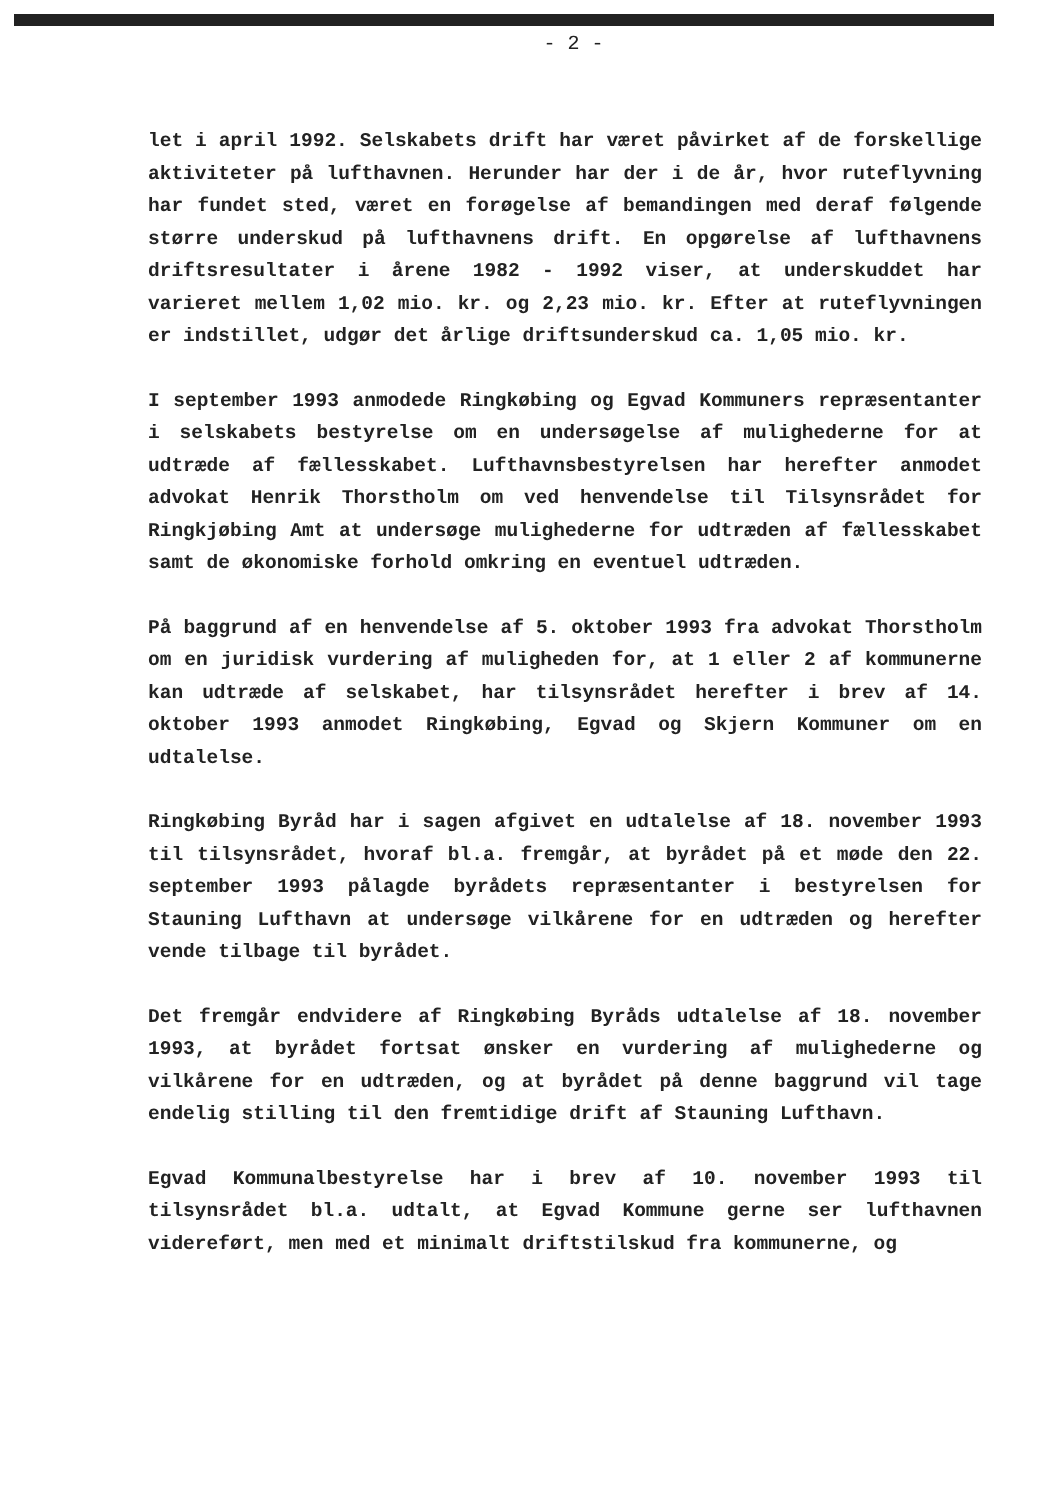- 2 -
let i april 1992. Selskabets drift har været påvirket af de forskellige aktiviteter på lufthavnen. Herunder har der i de år, hvor ruteflyvning har fundet sted, været en forøgelse af bemandingen med deraf følgende større underskud på lufthavnens drift. En opgørelse af lufthavnens driftsresultater i årene 1982 - 1992 viser, at underskuddet har varieret mellem 1,02 mio. kr. og 2,23 mio. kr. Efter at ruteflyvningen er indstillet, udgør det årlige driftsunderskud ca. 1,05 mio. kr.
I september 1993 anmodede Ringkøbing og Egvad Kommuners repræsentanter i selskabets bestyrelse om en undersøgelse af mulighederne for at udtræde af fællesskabet. Lufthavnsbestyrelsen har herefter anmodet advokat Henrik Thorstholm om ved henvendelse til Tilsynsrådet for Ringkjøbing Amt at undersøge mulighederne for udtræden af fællesskabet samt de økonomiske forhold omkring en eventuel udtræden.
På baggrund af en henvendelse af 5. oktober 1993 fra advokat Thorstholm om en juridisk vurdering af muligheden for, at 1 eller 2 af kommunerne kan udtræde af selskabet, har tilsynsrådet herefter i brev af 14. oktober 1993 anmodet Ringkøbing, Egvad og Skjern Kommuner om en udtalelse.
Ringkøbing Byråd har i sagen afgivet en udtalelse af 18. november 1993 til tilsynsrådet, hvoraf bl.a. fremgår, at byrådet på et møde den 22. september 1993 pålagde byrådets repræsentanter i bestyrelsen for Stauning Lufthavn at undersøge vilkårene for en udtræden og herefter vende tilbage til byrådet.
Det fremgår endvidere af Ringkøbing Byråds udtalelse af 18. november 1993, at byrådet fortsat ønsker en vurdering af mulighederne og vilkårene for en udtræden, og at byrådet på denne baggrund vil tage endelig stilling til den fremtidige drift af Stauning Lufthavn.
Egvad Kommunalbestyrelse har i brev af 10. november 1993 til tilsynsrådet bl.a. udtalt, at Egvad Kommune gerne ser lufthavnen videreført, men med et minimalt driftstilskud fra kommunerne, og